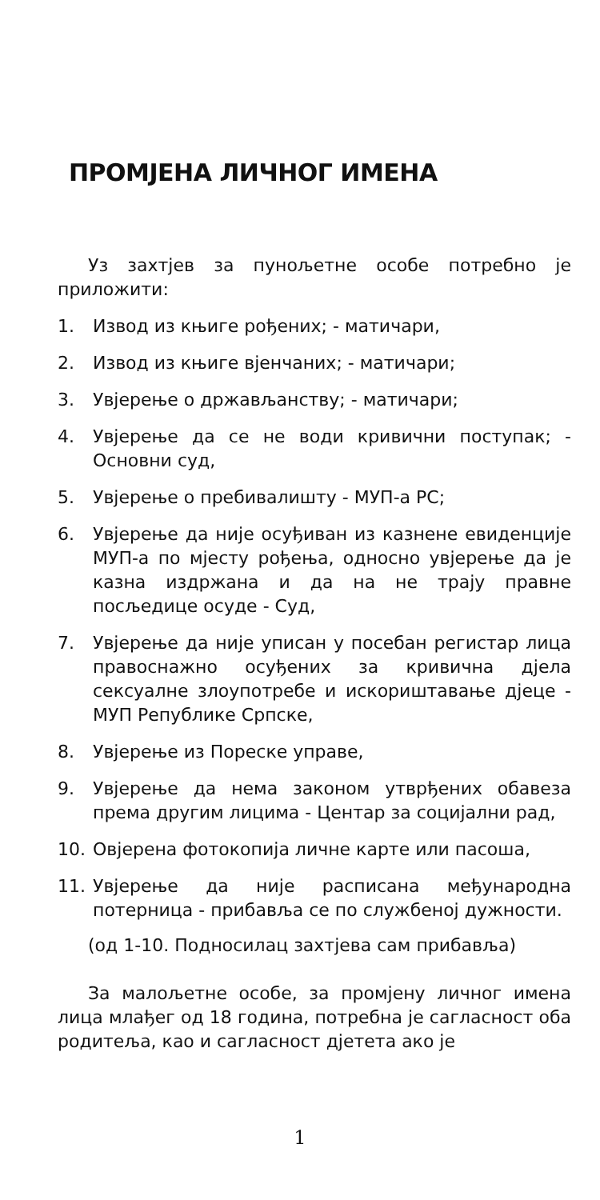ПРОМЈЕНА ЛИЧНОГ ИМЕНА
Уз захтјев за пунољетне особе потребно је приложити:
1. Извод из књиге рођених; - матичари,
2. Извод из књиге вјенчаних; - матичари;
3. Увјерење о држављанству; - матичари;
4. Увјерење да се не води кривични поступак; - Основни суд,
5. Увјерење о пребивалишту - МУП-а РС;
6. Увјерење да није осуђиван из казнене евиденције МУП-а по мјесту рођења, односно увјерење да је казна издржана и да на не трају правне посљедице осуде - Суд,
7. Увјерење да није уписан у посебан регистар лица правоснажно осуђених за кривична дјела сексуалне злоупотребе и искориштавање дјеце - МУП Републике Српске,
8. Увјерење из Пореске управе,
9. Увјерење да нема законом утврђених обавеза према другим лицима - Центар за социјални рад,
10. Овјерена фотокопија личне карте или пасоша,
11. Увјерење да није расписана међународна потерница - прибавља се по службеној дужности.
(од 1-10. Подносилац захтјева сам прибавља)
За малољетне особе, за промјену личног имена лица млађег од 18 година, потребна је сагласност оба родитеља, као и сагласност дјетета ако је
1